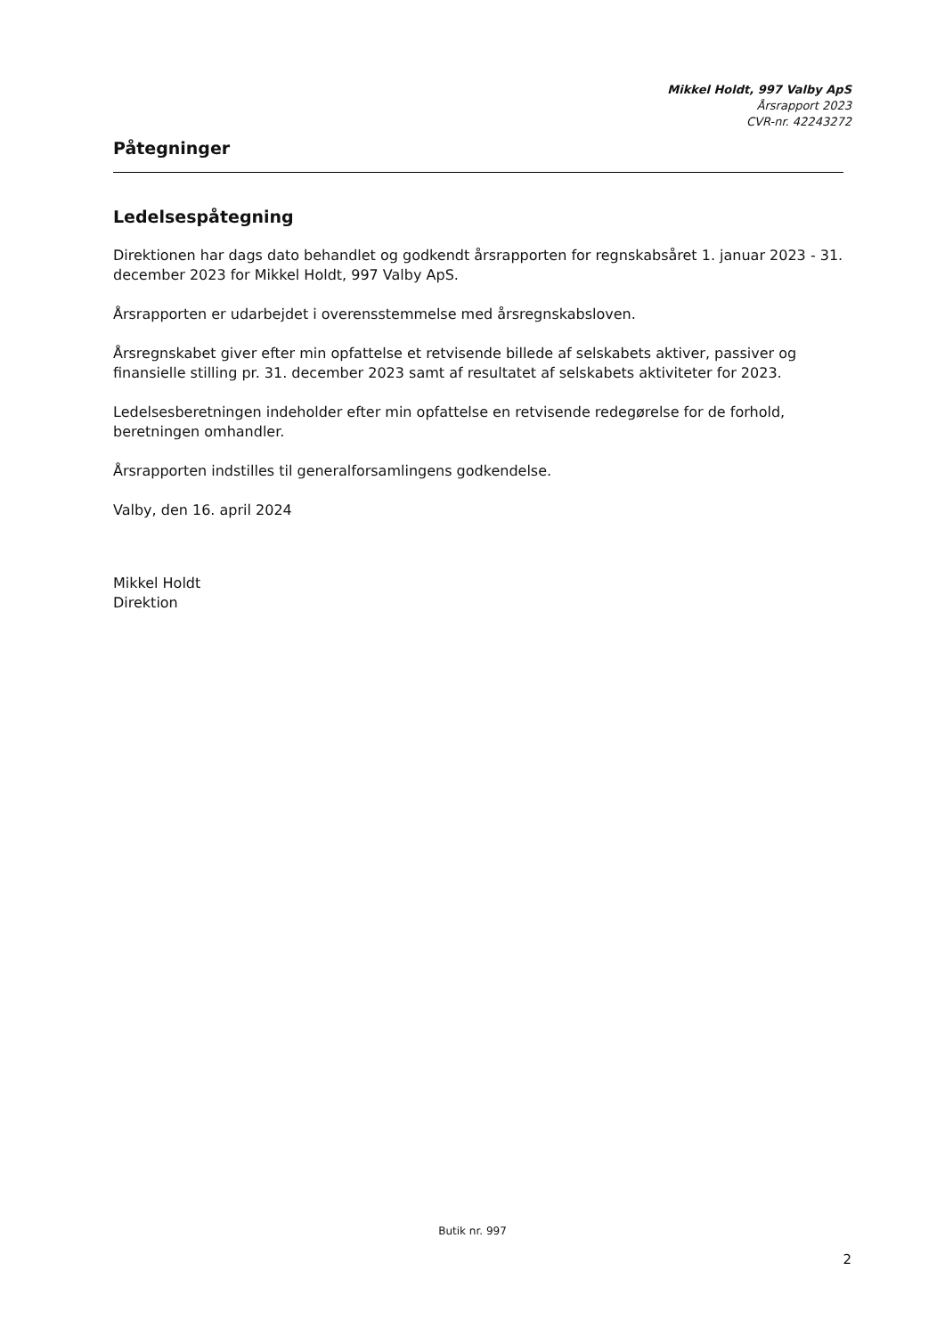Mikkel Holdt, 997 Valby ApS
Årsrapport 2023
CVR-nr. 42243272
Påtegninger
Ledelsespåtegning
Direktionen har dags dato behandlet og godkendt årsrapporten for regnskabsåret 1. januar 2023 - 31. december 2023 for Mikkel Holdt, 997 Valby ApS.
Årsrapporten er udarbejdet i overensstemmelse med årsregnskabsloven.
Årsregnskabet giver efter min opfattelse et retvisende billede af selskabets aktiver, passiver og finansielle stilling pr. 31. december 2023 samt af resultatet af selskabets aktiviteter for 2023.
Ledelsesberetningen indeholder efter min opfattelse en retvisende redegørelse for de forhold, beretningen omhandler.
Årsrapporten indstilles til generalforsamlingens godkendelse.
Valby, den 16. april 2024
Mikkel Holdt
Direktion
Butik nr. 997
2